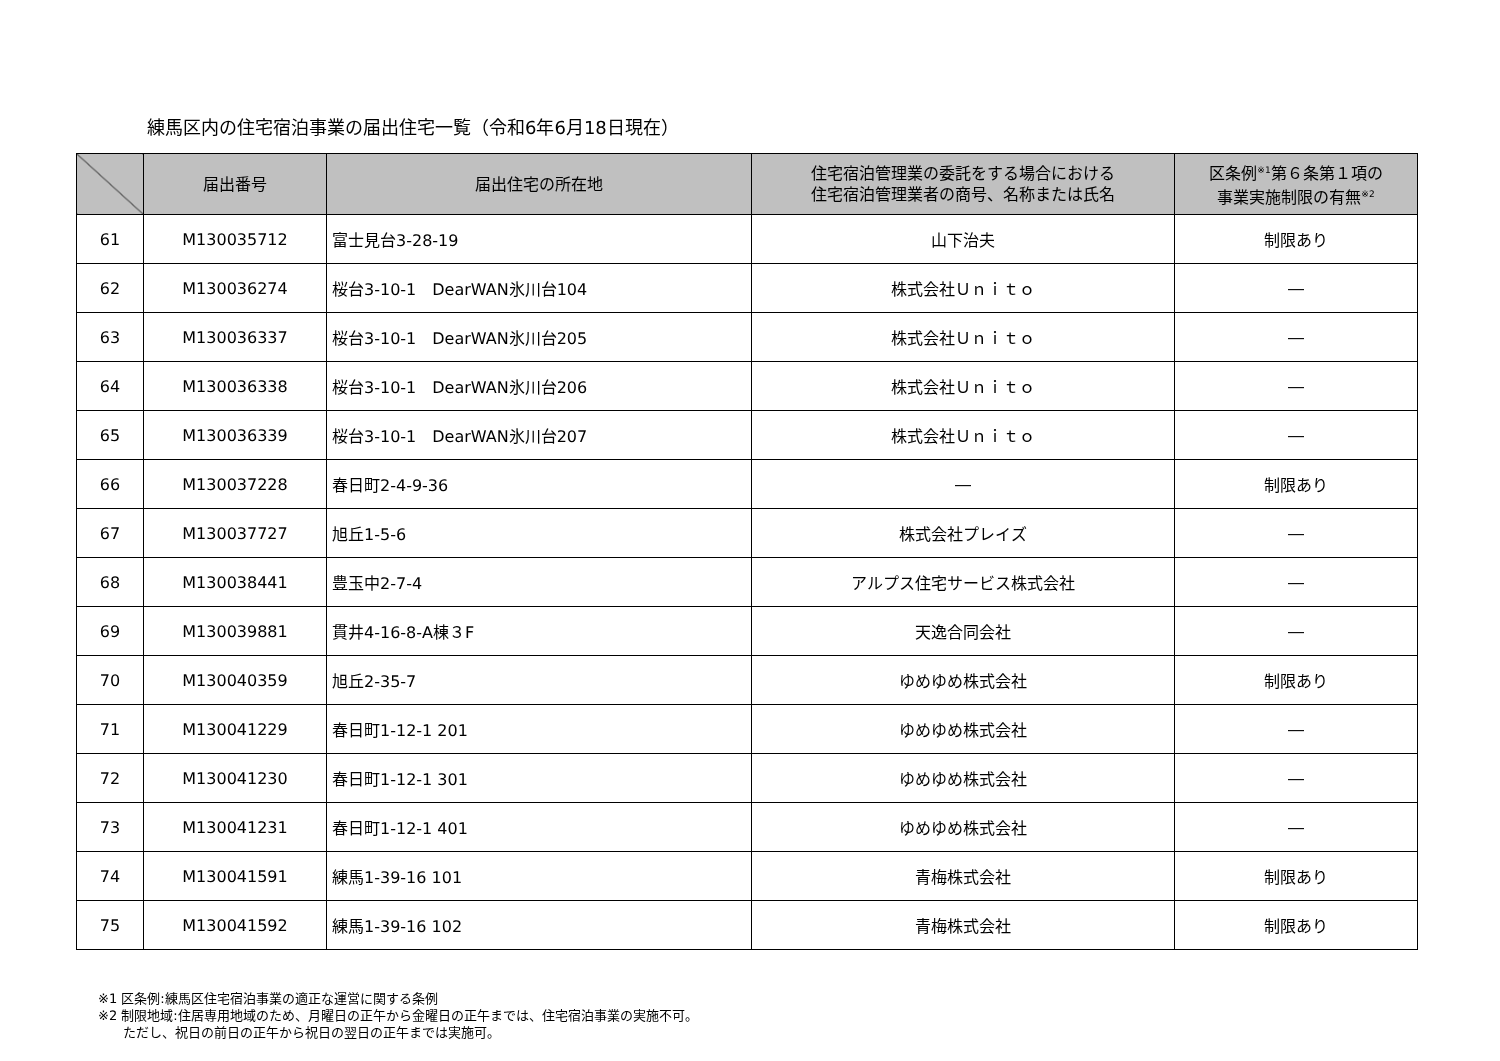練馬区内の住宅宿泊事業の届出住宅一覧（令和6年6月18日現在）
| | 届出番号 | 届出住宅の所在地 | 住宅宿泊管理業の委託をする場合における 住宅宿泊管理業者の商号、名称または氏名 | 区条例<sup>※1</sup>第６条第１項の 事業実施制限の有無<sup>※2</sup> |
| --- | --- | --- | --- | --- |
| 61 | M130035712 | 富士見台3-28-19 | 山下治夫 | 制限あり |
| 62 | M130036274 | 桜台3-10-1 DearWAN氷川台104 | 株式会社Ｕｎｉｔｏ | ― |
| 63 | M130036337 | 桜台3-10-1 DearWAN氷川台205 | 株式会社Ｕｎｉｔｏ | ― |
| 64 | M130036338 | 桜台3-10-1 DearWAN氷川台206 | 株式会社Ｕｎｉｔｏ | ― |
| 65 | M130036339 | 桜台3-10-1 DearWAN氷川台207 | 株式会社Ｕｎｉｔｏ | ― |
| 66 | M130037228 | 春日町2-4-9-36 | ― | 制限あり |
| 67 | M130037727 | 旭丘1-5-6 | 株式会社プレイズ | ― |
| 68 | M130038441 | 豊玉中2-7-4 | アルプス住宅サービス株式会社 | ― |
| 69 | M130039881 | 貫井4-16-8-A棟３F | 天逸合同会社 | ― |
| 70 | M130040359 | 旭丘2-35-7 | ゆめゆめ株式会社 | 制限あり |
| 71 | M130041229 | 春日町1-12-1 201 | ゆめゆめ株式会社 | ― |
| 72 | M130041230 | 春日町1-12-1 301 | ゆめゆめ株式会社 | ― |
| 73 | M130041231 | 春日町1-12-1 401 | ゆめゆめ株式会社 | ― |
| 74 | M130041591 | 練馬1-39-16 101 | 青梅株式会社 | 制限あり |
| 75 | M130041592 | 練馬1-39-16 102 | 青梅株式会社 | 制限あり |
※1 区条例:練馬区住宅宿泊事業の適正な運営に関する条例
※2 制限地域:住居専用地域のため、月曜日の正午から金曜日の正午までは、住宅宿泊事業の実施不可。
ただし、祝日の前日の正午から祝日の翌日の正午までは実施可。